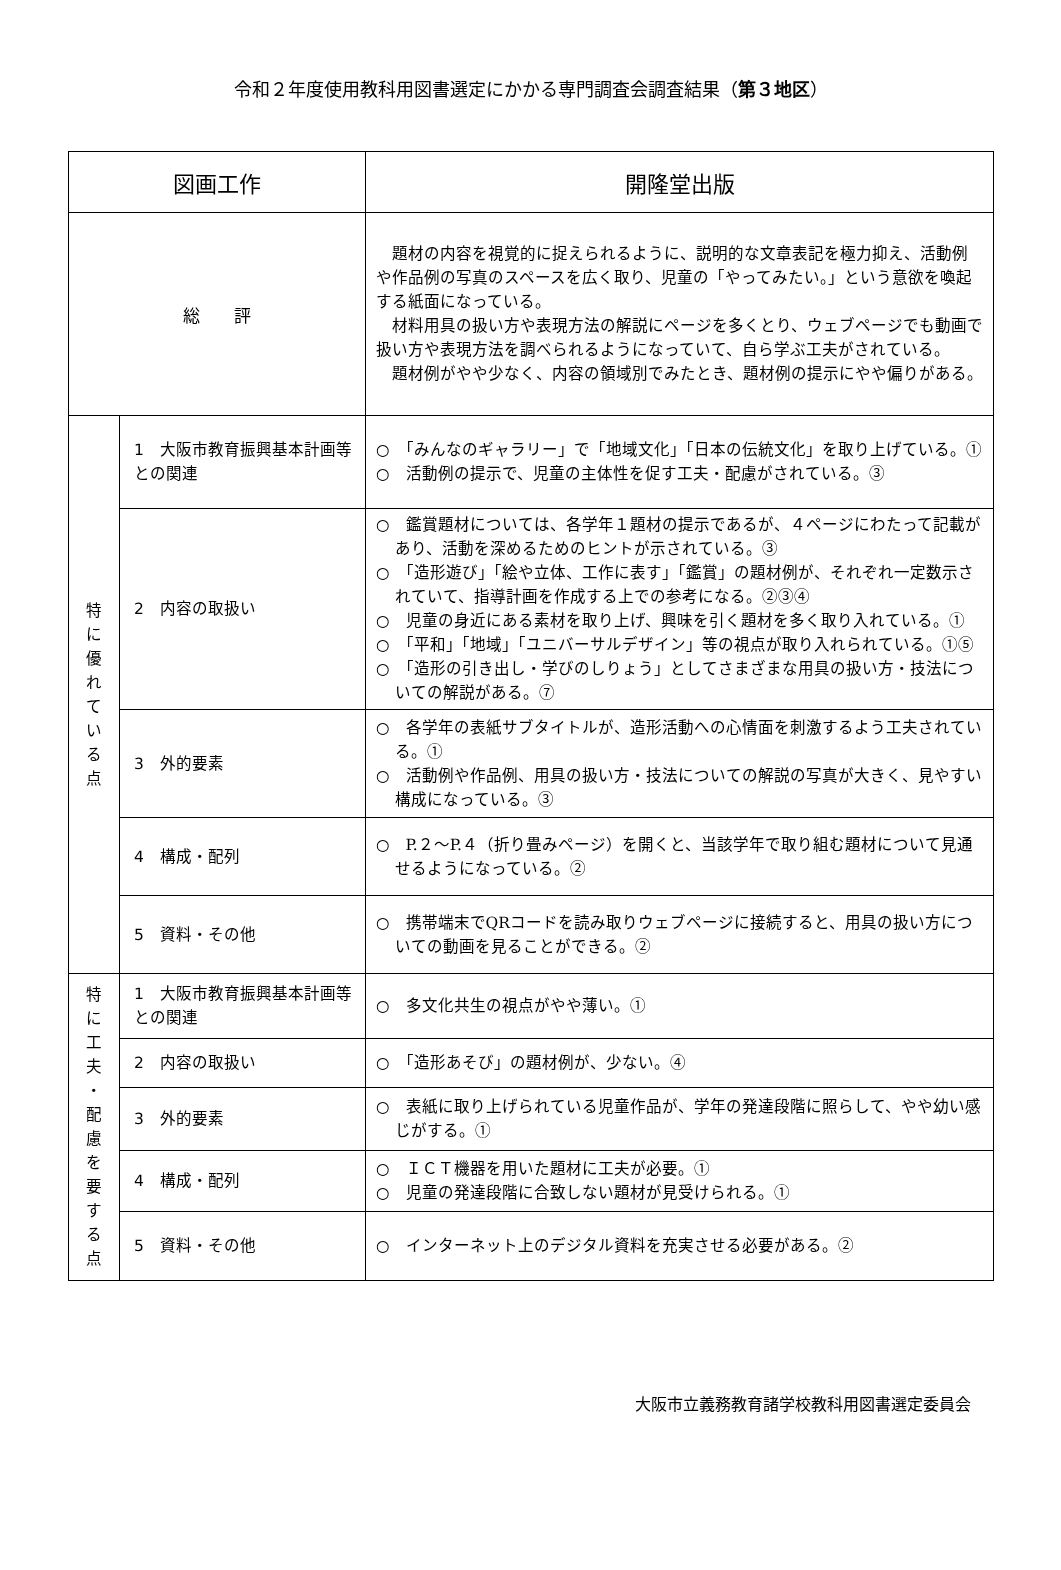令和２年度使用教科用図書選定にかかる専門調査会調査結果（第３地区）
| 図画工作 | | 開隆堂出版 |
| --- | --- | --- |
| 総 評 | | 題材の内容を視覚的に捉えられるように、説明的な文章表記を極力抑え、活動例や作品例の写真のスペースを広く取り、児童の「やってみたい。」という意欲を喚起する紙面になっている。 材料用具の扱い方や表現方法の解説にページを多くとり、ウェブページでも動画で扱い方や表現方法を調べられるようになっていて、自ら学ぶ工夫がされている。 題材例がやや少なく、内容の領域別でみたとき、題材例の提示にやや偏りがある。 |
| 特 に 優 れ て い る 点 | 1 大阪市教育振興基本計画等との関連 | ○ 「みんなのギャラリー」で「地域文化」「日本の伝統文化」を取り上げている。① ○ 活動例の提示で、児童の主体性を促す工夫・配慮がされている。③ |
| | 2 内容の取扱い | ○ 鑑賞題材については、各学年１題材の提示であるが、４ページにわたって記載があり、活動を深めるためのヒントが示されている。③ ○ 「造形遊び」「絵や立体、工作に表す」「鑑賞」の題材例が、それぞれ一定数示されていて、指導計画を作成する上での参考になる。②③④ ○ 児童の身近にある素材を取り上げ、興味を引く題材を多く取り入れている。① ○ 「平和」「地域」「ユニバーサルデザイン」等の視点が取り入れられている。①⑤ ○ 「造形の引き出し・学びのしりょう」としてさまざまな用具の扱い方・技法についての解説がある。⑦ |
| | 3 外的要素 | ○ 各学年の表紙サブタイトルが、造形活動への心情面を刺激するよう工夫されている。① ○ 活動例や作品例、用具の扱い方・技法についての解説の写真が大きく、見やすい構成になっている。③ |
| | 4 構成・配列 | ○ P.２～P.４（折り畳みページ）を開くと、当該学年で取り組む題材について見通せるようになっている。② |
| | 5 資料・その他 | ○ 携帯端末でQRコードを読み取りウェブページに接続すると、用具の扱い方についての動画を見ることができる。② |
| 特 に 工 夫 ・ 配 慮 を 要 す る 点 | 1 大阪市教育振興基本計画等との関連 | ○ 多文化共生の視点がやや薄い。① |
| | 2 内容の取扱い | ○ 「造形あそび」の題材例が、少ない。④ |
| | 3 外的要素 | ○ 表紙に取り上げられている児童作品が、学年の発達段階に照らして、やや幼い感じがする。① |
| | 4 構成・配列 | ○ ＩＣＴ機器を用いた題材に工夫が必要。① ○ 児童の発達段階に合致しない題材が見受けられる。① |
| | 5 資料・その他 | ○ インターネット上のデジタル資料を充実させる必要がある。② |
大阪市立義務教育諸学校教科用図書選定委員会